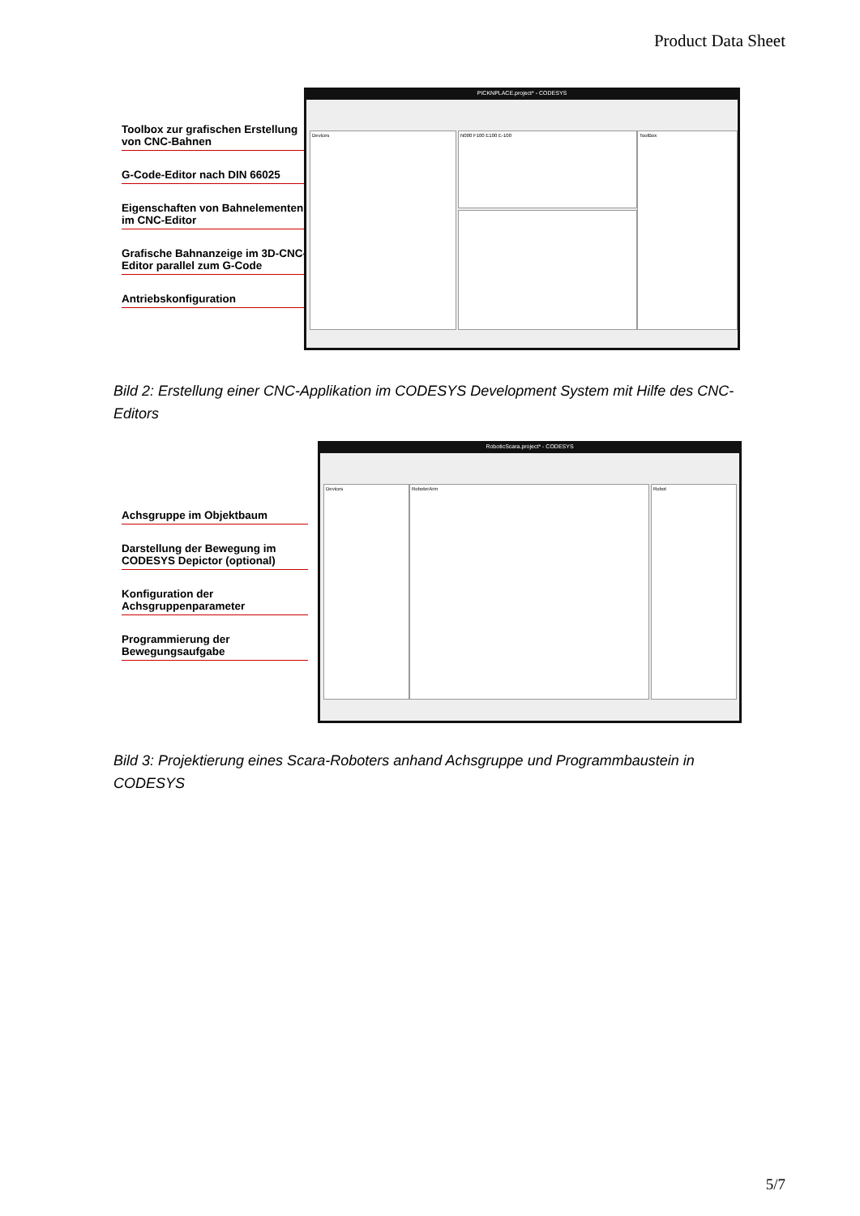Product Data Sheet
Toolbox zur grafischen Erstellung von CNC-Bahnen
G-Code-Editor nach DIN 66025
Eigenschaften von Bahnelementen im CNC-Editor
Grafische Bahnanzeige im 3D-CNC-Editor parallel zum G-Code
Antriebskonfiguration
PICKNPLACE.project* - CODESYS
Devices N000 F100 E100 E-100 ToolBox
Bild 2: Erstellung einer CNC-Applikation im CODESYS Development System mit Hilfe des CNC-Editors
Achsgruppe im Objektbaum
Darstellung der Bewegung im CODESYS Depictor (optional)
Konfiguration der Achsgruppenparameter
Programmierung der Bewegungsaufgabe
RoboticScara.project* - CODESYS
Devices RoboterArm Robot
Bild 3: Projektierung eines Scara-Roboters anhand Achsgruppe und Programmbaustein in CODESYS
5/7